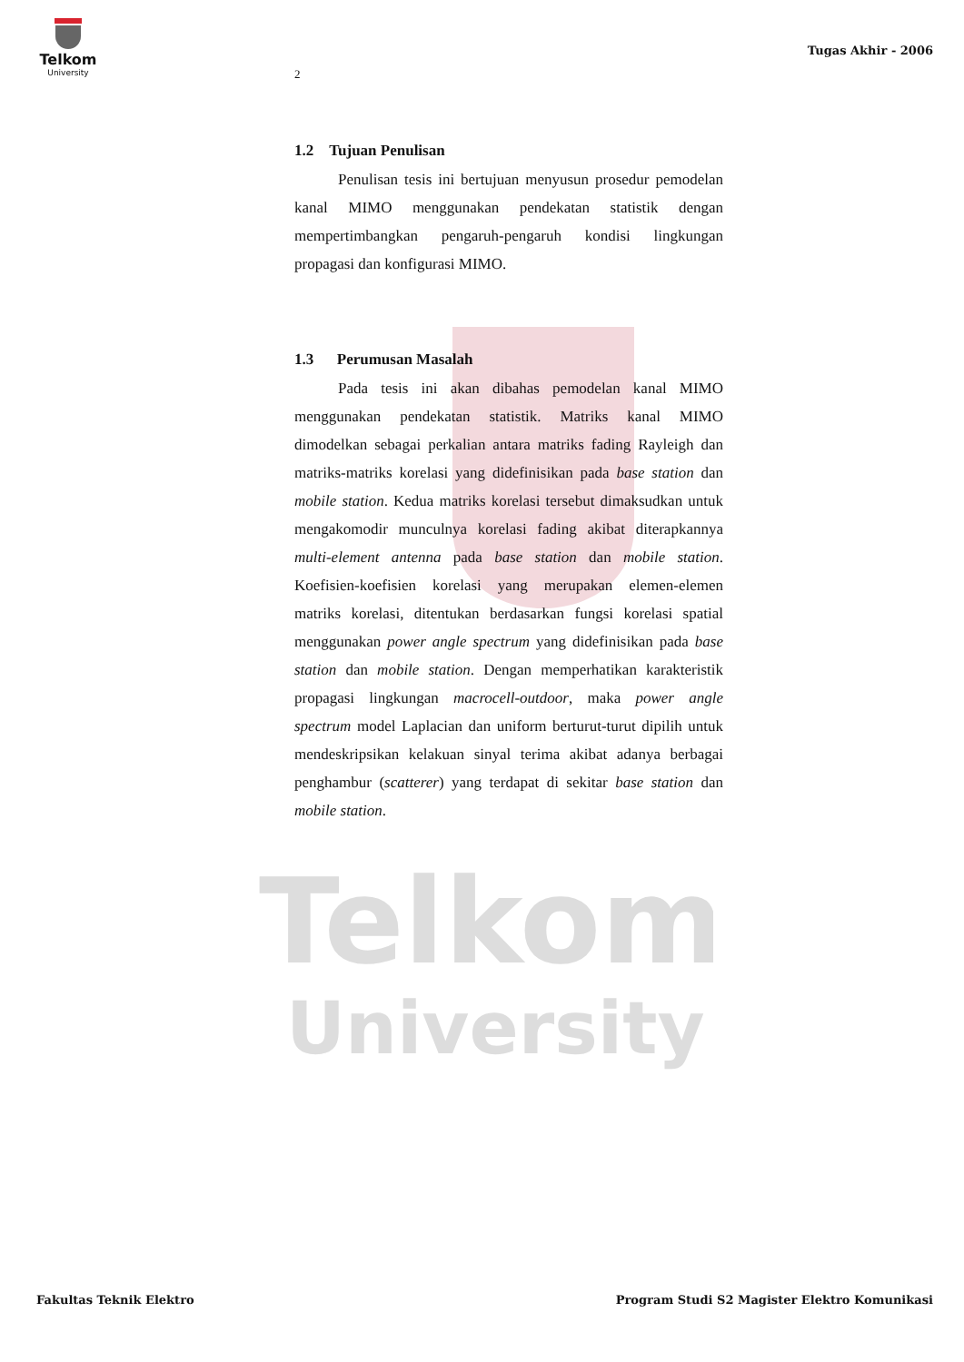Telkom
University
Tugas Akhir - 2006
Telkom
University
2
1.2 Tujuan Penulisan
Penulisan tesis ini bertujuan menyusun prosedur pemodelan kanal MIMO menggunakan pendekatan statistik dengan mempertimbangkan pengaruh-pengaruh kondisi lingkungan propagasi dan konfigurasi MIMO.
1.3 Perumusan Masalah
Pada tesis ini akan dibahas pemodelan kanal MIMO menggunakan pendekatan statistik. Matriks kanal MIMO dimodelkan sebagai perkalian antara matriks fading Rayleigh dan matriks-matriks korelasi yang didefinisikan pada base station dan mobile station. Kedua matriks korelasi tersebut dimaksudkan untuk mengakomodir munculnya korelasi fading akibat diterapkannya multi-element antenna pada base station dan mobile station. Koefisien-koefisien korelasi yang merupakan elemen-elemen matriks korelasi, ditentukan berdasarkan fungsi korelasi spatial menggunakan power angle spectrum yang didefinisikan pada base station dan mobile station. Dengan memperhatikan karakteristik propagasi lingkungan macrocell-outdoor, maka power angle spectrum model Laplacian dan uniform berturut-turut dipilih untuk mendeskripsikan kelakuan sinyal terima akibat adanya berbagai penghambur (scatterer) yang terdapat di sekitar base station dan mobile station.
Fakultas Teknik Elektro Program Studi S2 Magister Elektro Komunikasi